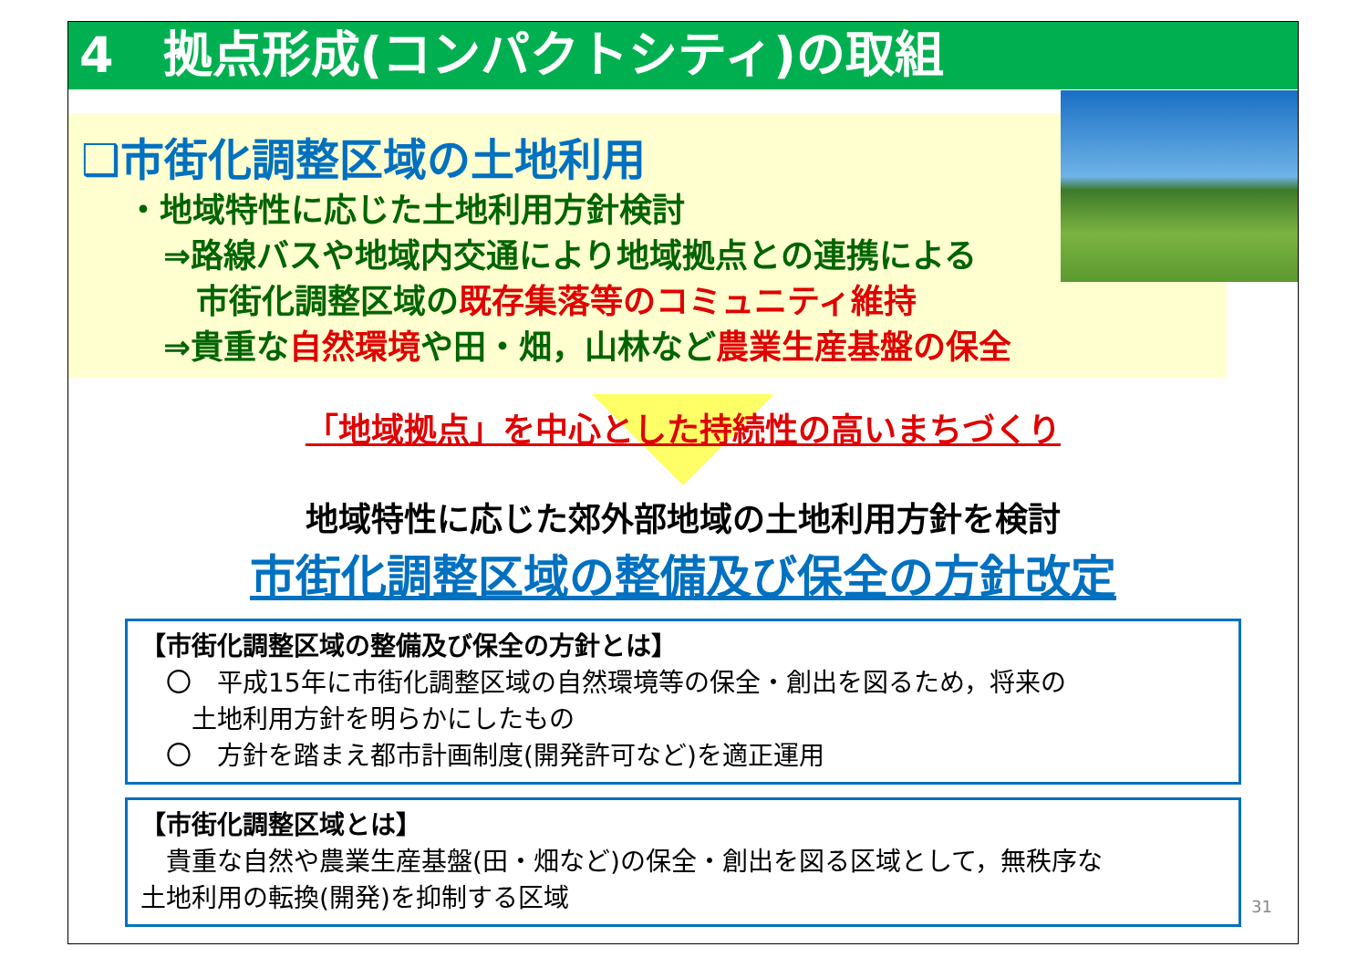4　拠点形成(コンパクトシティ)の取組
❑市街化調整区域の土地利用
・地域特性に応じた土地利用方針検討
⇒路線バスや地域内交通により地域拠点との連携による
　市街化調整区域の既存集落等のコミュニティ維持
⇒貴重な自然環境や田・畑，山林など農業生産基盤の保全
「地域拠点」を中心とした持続性の高いまちづくり
地域特性に応じた郊外部地域の土地利用方針を検討
市街化調整区域の整備及び保全の方針改定
【市街化調整区域の整備及び保全の方針とは】
　〇　平成15年に市街化調整区域の自然環境等の保全・創出を図るため，将来の
　　土地利用方針を明らかにしたもの
　〇　方針を踏まえ都市計画制度(開発許可など)を適正運用
【市街化調整区域とは】
　貴重な自然や農業生産基盤(田・畑など)の保全・創出を図る区域として，無秩序な
土地利用の転換(開発)を抑制する区域
31